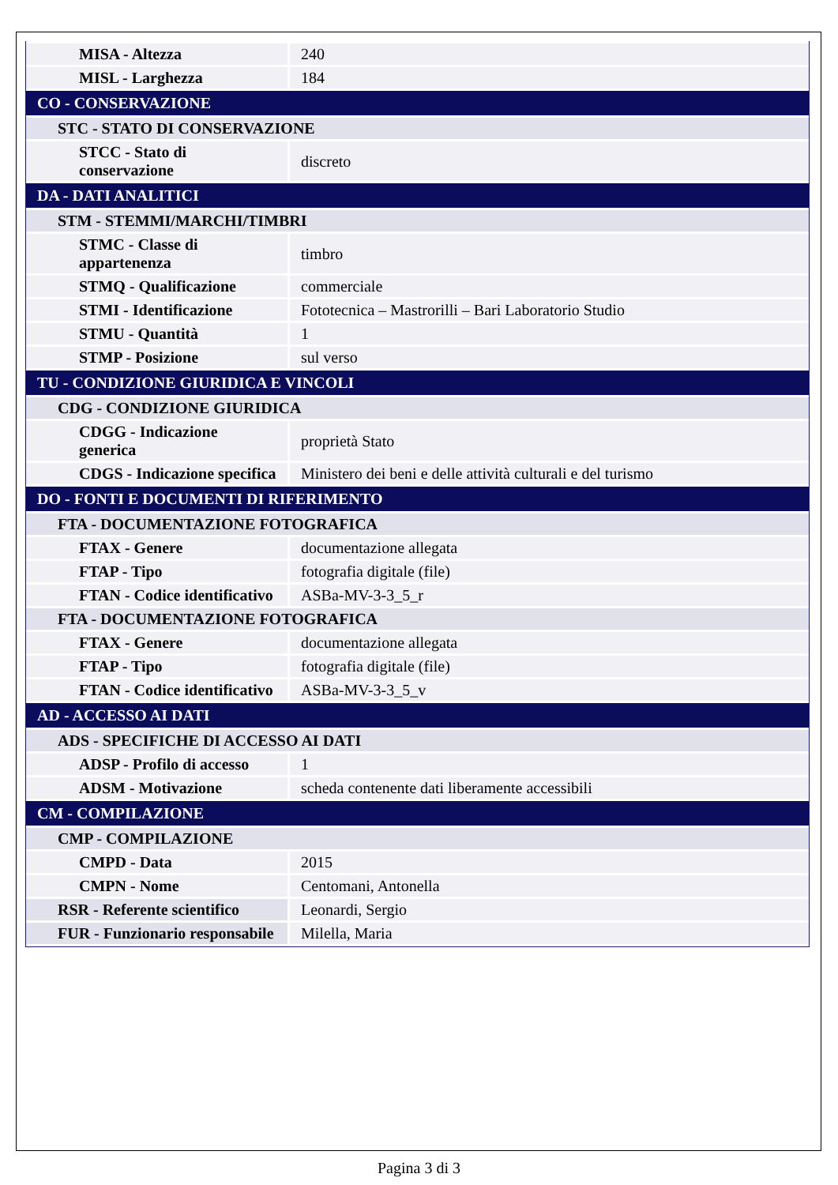| MISA - Altezza | 240 |
| MISL - Larghezza | 184 |
| CO - CONSERVAZIONE | |
| STC - STATO DI CONSERVAZIONE | |
| STCC - Stato di conservazione | discreto |
| DA - DATI ANALITICI | |
| STM - STEMMI/MARCHI/TIMBRI | |
| STMC - Classe di appartenenza | timbro |
| STMQ - Qualificazione | commerciale |
| STMI - Identificazione | Fototecnica – Mastrorilli – Bari Laboratorio Studio |
| STMU - Quantità | 1 |
| STMP - Posizione | sul verso |
| TU - CONDIZIONE GIURIDICA E VINCOLI | |
| CDG - CONDIZIONE GIURIDICA | |
| CDGG - Indicazione generica | proprietà Stato |
| CDGS - Indicazione specifica | Ministero dei beni e delle attività culturali e del turismo |
| DO - FONTI E DOCUMENTI DI RIFERIMENTO | |
| FTA - DOCUMENTAZIONE FOTOGRAFICA | |
| FTAX - Genere | documentazione allegata |
| FTAP - Tipo | fotografia digitale (file) |
| FTAN - Codice identificativo | ASBa-MV-3-3_5_r |
| FTA - DOCUMENTAZIONE FOTOGRAFICA | |
| FTAX - Genere | documentazione allegata |
| FTAP - Tipo | fotografia digitale (file) |
| FTAN - Codice identificativo | ASBa-MV-3-3_5_v |
| AD - ACCESSO AI DATI | |
| ADS - SPECIFICHE DI ACCESSO AI DATI | |
| ADSP - Profilo di accesso | 1 |
| ADSM - Motivazione | scheda contenente dati liberamente accessibili |
| CM - COMPILAZIONE | |
| CMP - COMPILAZIONE | |
| CMPD - Data | 2015 |
| CMPN - Nome | Centomani, Antonella |
| RSR - Referente scientifico | Leonardi, Sergio |
| FUR - Funzionario responsabile | Milella, Maria |
Pagina 3 di 3